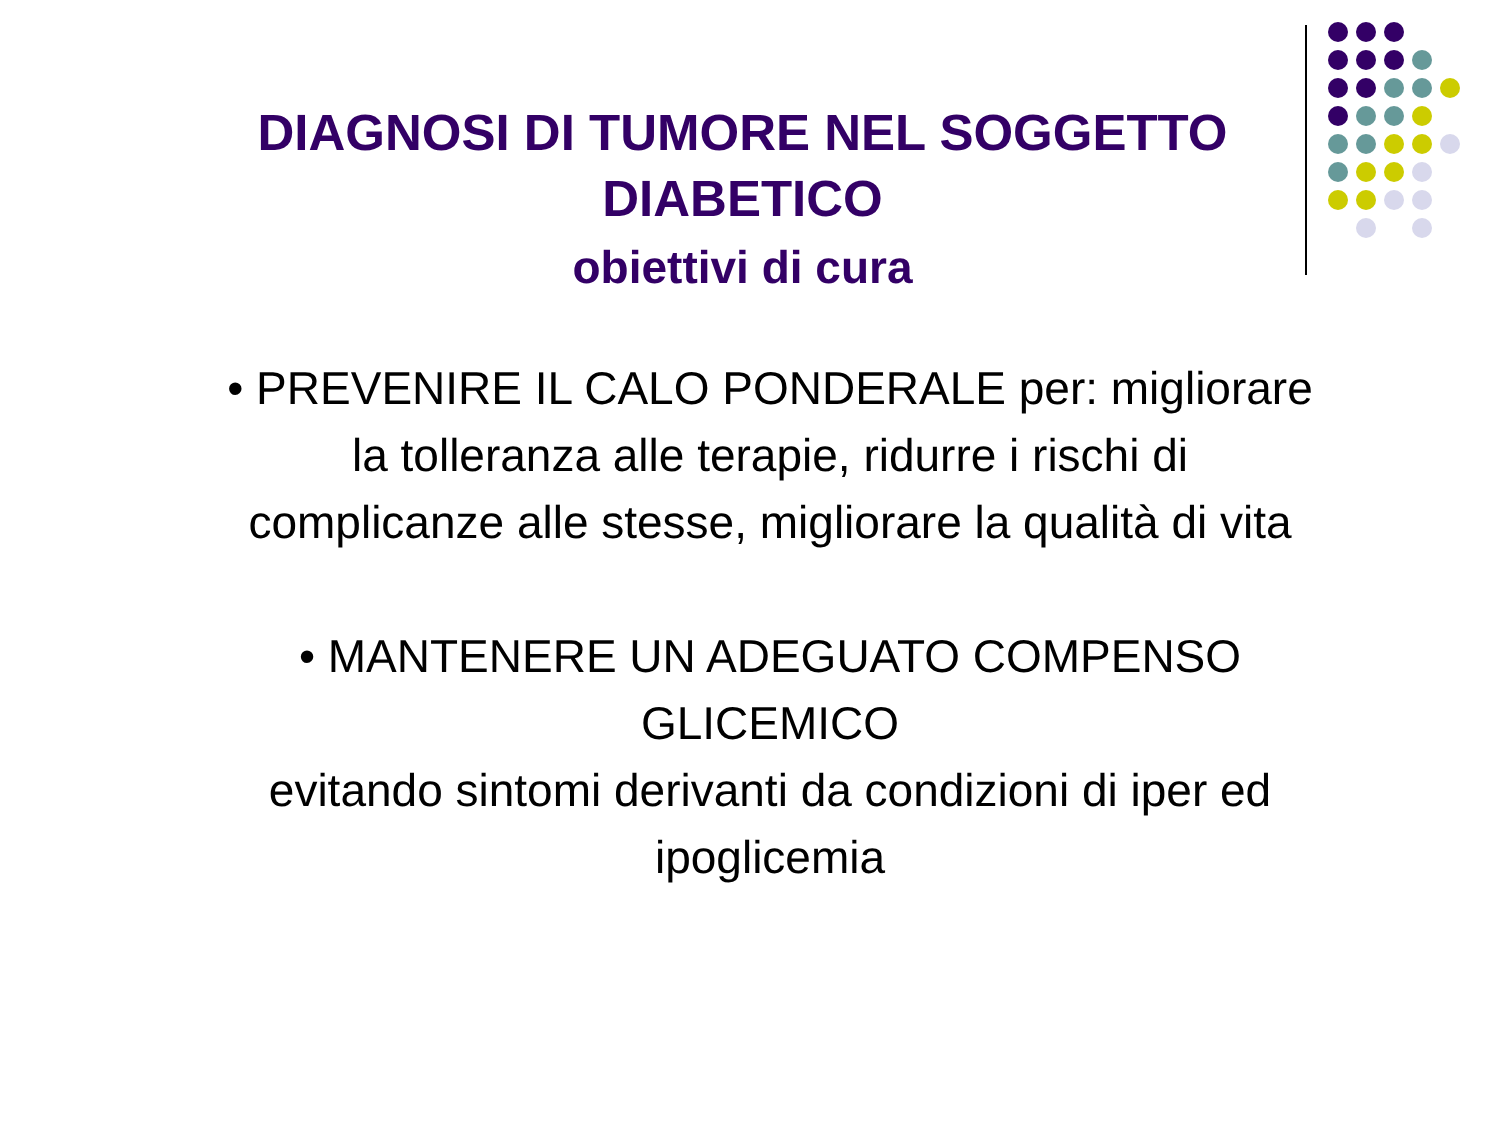DIAGNOSI DI TUMORE NEL SOGGETTO DIABETICO
obiettivi di cura
• PREVENIRE IL CALO PONDERALE per: migliorare la tolleranza alle terapie, ridurre i rischi di complicanze alle stesse, migliorare la qualità di vita
• MANTENERE UN ADEGUATO COMPENSO GLICEMICO
evitando sintomi derivanti da condizioni di iper ed ipoglicemia